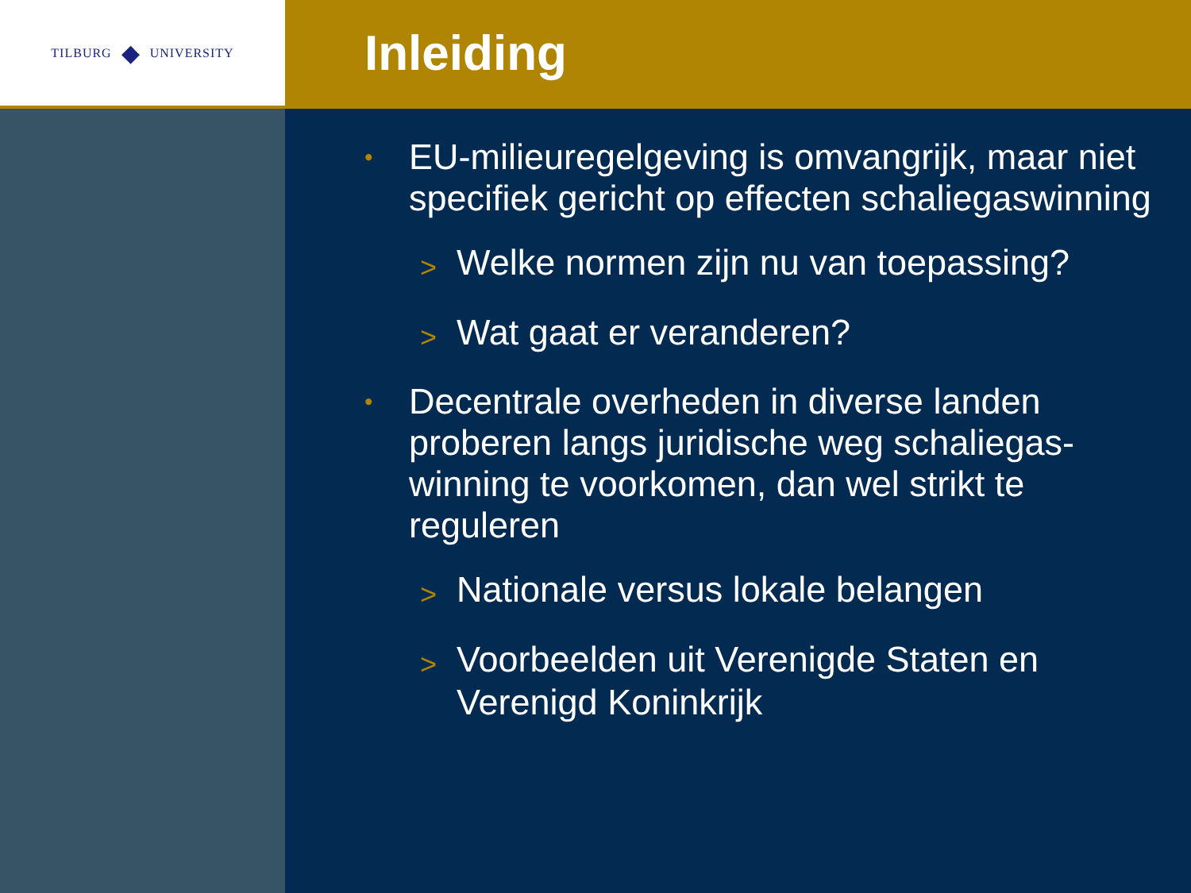TILBURG ◆ UNIVERSITY
Inleiding
• EU-milieuregelgeving is omvangrijk, maar niet specifiek gericht op effecten schaliegaswinning
> Welke normen zijn nu van toepassing?
> Wat gaat er veranderen?
• Decentrale overheden in diverse landen proberen langs juridische weg schaliegas-winning te voorkomen, dan wel strikt te reguleren
> Nationale versus lokale belangen
> Voorbeelden uit Verenigde Staten en Verenigd Koninkrijk